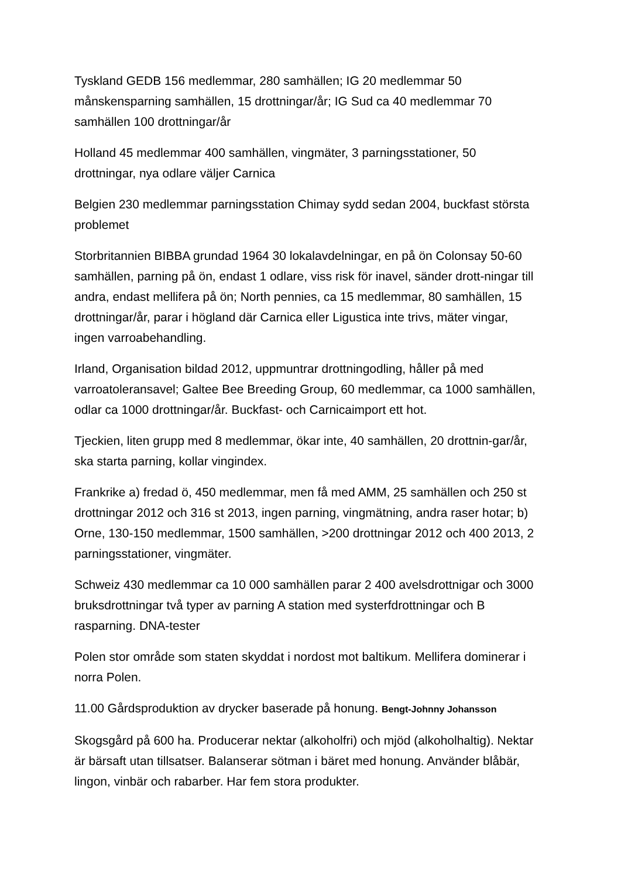Tyskland GEDB 156 medlemmar, 280 samhällen; IG 20 medlemmar 50 månskensparning samhällen, 15 drottningar/år; IG Sud ca 40 medlemmar 70 samhällen 100 drottningar/år
Holland 45 medlemmar 400 samhällen, vingmäter, 3 parningsstationer, 50 drottningar, nya odlare väljer Carnica
Belgien 230 medlemmar parningsstation Chimay sydd sedan 2004, buckfast största problemet
Storbritannien BIBBA grundad 1964 30 lokalavdelningar, en på ön Colonsay 50-60 samhällen, parning på ön, endast 1 odlare, viss risk för inavel, sänder drott-ningar till andra, endast mellifera på ön; North pennies, ca 15 medlemmar, 80 samhällen, 15 drottningar/år, parar i högland där Carnica eller Ligustica inte trivs, mäter vingar, ingen varroabehandling.
Irland, Organisation bildad 2012, uppmuntrar drottningodling, håller på med varroatoleransavel; Galtee Bee Breeding Group, 60 medlemmar, ca 1000 samhällen, odlar ca 1000 drottningar/år. Buckfast- och Carnicaimport ett hot.
Tjeckien, liten grupp med 8 medlemmar, ökar inte, 40 samhällen, 20 drottnin-gar/år, ska starta parning, kollar vingindex.
Frankrike a) fredad ö, 450 medlemmar, men få med AMM, 25 samhällen och 250 st drottningar 2012 och 316 st 2013, ingen parning, vingmätning, andra raser hotar; b) Orne, 130-150 medlemmar, 1500 samhällen, >200 drottningar 2012 och 400 2013, 2 parningsstationer, vingmäter.
Schweiz 430 medlemmar ca 10 000 samhällen parar 2 400 avelsdrottnigar och 3000 bruksdrottningar två typer av parning A station med systerfdrottningar och B rasparning. DNA-tester
Polen stor område som staten skyddat i nordost mot baltikum. Mellifera dominerar i norra Polen.
11.00 Gårdsproduktion av drycker baserade på honung. Bengt-Johnny Johansson
Skogsgård på 600 ha. Producerar nektar (alkoholfri) och mjöd (alkoholhaltig). Nektar är bärsaft utan tillsatser. Balanserar sötman i bäret med honung. Använder blåbär, lingon, vinbär och rabarber. Har fem stora produkter.